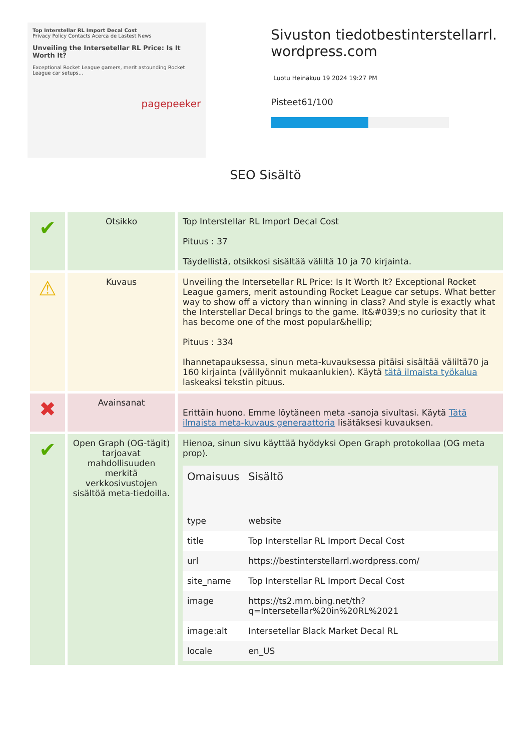Top Interstellar RL Import Decal Cost
Privacy Policy Contacts Acerca de Lastest News
Unveiling the Intersetellar RL Price: Is It Worth It?
Exceptional Rocket League gamers, merit astounding Rocket League car setups...
pagepeeker
Sivuston tiedotbestinterstellarrl.
wordpress.com
Luotu Heinäkuu 19 2024 19:27 PM
Pisteet61/100
SEO Sisältö
| ✔ | Otsikko | Top Interstellar RL Import Decal Cost Pituus : 37 Täydellistä, otsikkosi sisältää väliltä 10 ja 70 kirjainta. |
| ⚠ | Kuvaus | Unveiling the Intersetellar RL Price: Is It Worth It? Exceptional Rocket League gamers, merit astounding Rocket League car setups. What better way to show off a victory than winning in class? And style is exactly what the Interstellar Decal brings to the game. It&#039;s no curiosity that it has become one of the most popular&hellip; Pituus : 334 Ihannetapauksessa, sinun meta-kuvauksessa pitäisi sisältää väliltä70 ja 160 kirjainta (välilyönnit mukaanlukien). Käytä tätä ilmaista työkalua laskeaksi tekstin pituus. |
| ✖ | Avainsanat | Erittäin huono. Emme löytäneen meta -sanoja sivultasi. Käytä Tätä ilmaista meta-kuvaus generaattoria lisätäksesi kuvauksen. |
| ✔ | Open Graph (OG-tägit) tarjoavat mahdollisuuden merkitä verkkosivustojen sisältöä meta-tiedoilla. | Hienoa, sinun sivu käyttää hyödyksi Open Graph protokollaa (OG meta prop). / Omaisuus / Sisältö / / --- / --- / / type / website / / title / Top Interstellar RL Import Decal Cost / / url / https://bestinterstellarrl.wordpress.com/ / / site_name / Top Interstellar RL Import Decal Cost / / image / https://ts2.mm.bing.net/th?q=Intersetellar%20in%20RL%2021 / / image:alt / Intersetellar Black Market Decal RL / / locale / en_US / |